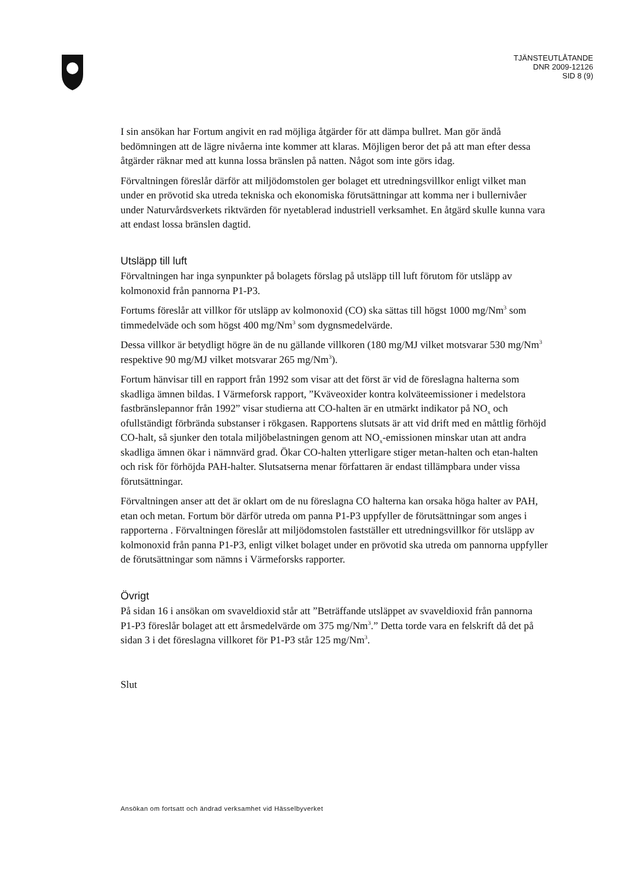TJÄNSTEUTLÅTANDE
DNR 2009-12126
SID 8 (9)
I sin ansökan har Fortum angivit en rad möjliga åtgärder för att dämpa bullret. Man gör ändå bedömningen att de lägre nivåerna inte kommer att klaras. Möjligen beror det på att man efter dessa åtgärder räknar med att kunna lossa bränslen på natten. Något som inte görs idag.
Förvaltningen föreslår därför att miljödomstolen ger bolaget ett utredningsvillkor enligt vilket man under en prövotid ska utreda tekniska och ekonomiska förutsättningar att komma ner i bullernivåer under Naturvårdsverkets riktvärden för nyetablerad industriell verksamhet. En åtgärd skulle kunna vara att endast lossa bränslen dagtid.
Utsläpp till luft
Förvaltningen har inga synpunkter på bolagets förslag på utsläpp till luft förutom för utsläpp av kolmonoxid från pannorna P1-P3.
Fortums föreslår att villkor för utsläpp av kolmonoxid (CO) ska sättas till högst 1000 mg/Nm<sup>3</sup> som timmedelväde och som högst 400 mg/Nm<sup>3</sup> som dygnsmedelvärde.
Dessa villkor är betydligt högre än de nu gällande villkoren (180 mg/MJ vilket motsvarar 530 mg/Nm<sup>3</sup> respektive 90 mg/MJ vilket motsvarar 265 mg/Nm<sup>3</sup>).
Fortum hänvisar till en rapport från 1992 som visar att det först är vid de föreslagna halterna som skadliga ämnen bildas. I Värmeforsk rapport, ”Kväveoxider kontra kolväteemissioner i medelstora fastbränslepannor från 1992” visar studierna att CO-halten är en utmärkt indikator på NO<sub>x</sub> och ofullständigt förbrända substanser i rökgasen. Rapportens slutsats är att vid drift med en måttlig förhöjd CO-halt, så sjunker den totala miljöbelastningen genom att NO<sub>x</sub>-emissionen minskar utan att andra skadliga ämnen ökar i nämnvärd grad. Ökar CO-halten ytterligare stiger metan-halten och etan-halten och risk för förhöjda PAH-halter. Slutsatserna menar författaren är endast tillämpbara under vissa förutsättningar.
Förvaltningen anser att det är oklart om de nu föreslagna CO halterna kan orsaka höga halter av PAH, etan och metan. Fortum bör därför utreda om panna P1-P3 uppfyller de förutsättningar som anges i rapporterna . Förvaltningen föreslår att miljödomstolen fastställer ett utredningsvillkor för utsläpp av kolmonoxid från panna P1-P3, enligt vilket bolaget under en prövotid ska utreda om pannorna uppfyller de förutsättningar som nämns i Värmeforsks rapporter.
Övrigt
På sidan 16 i ansökan om svaveldioxid står att ”Beträffande utsläppet av svaveldioxid från pannorna P1-P3 föreslår bolaget att ett årsmedelvärde om 375 mg/Nm<sup>3</sup>.” Detta torde vara en felskrift då det på sidan 3 i det föreslagna villkoret för P1-P3 står 125 mg/Nm<sup>3</sup>.
Slut
Ansökan om fortsatt och ändrad verksamhet vid Hässelbyverket